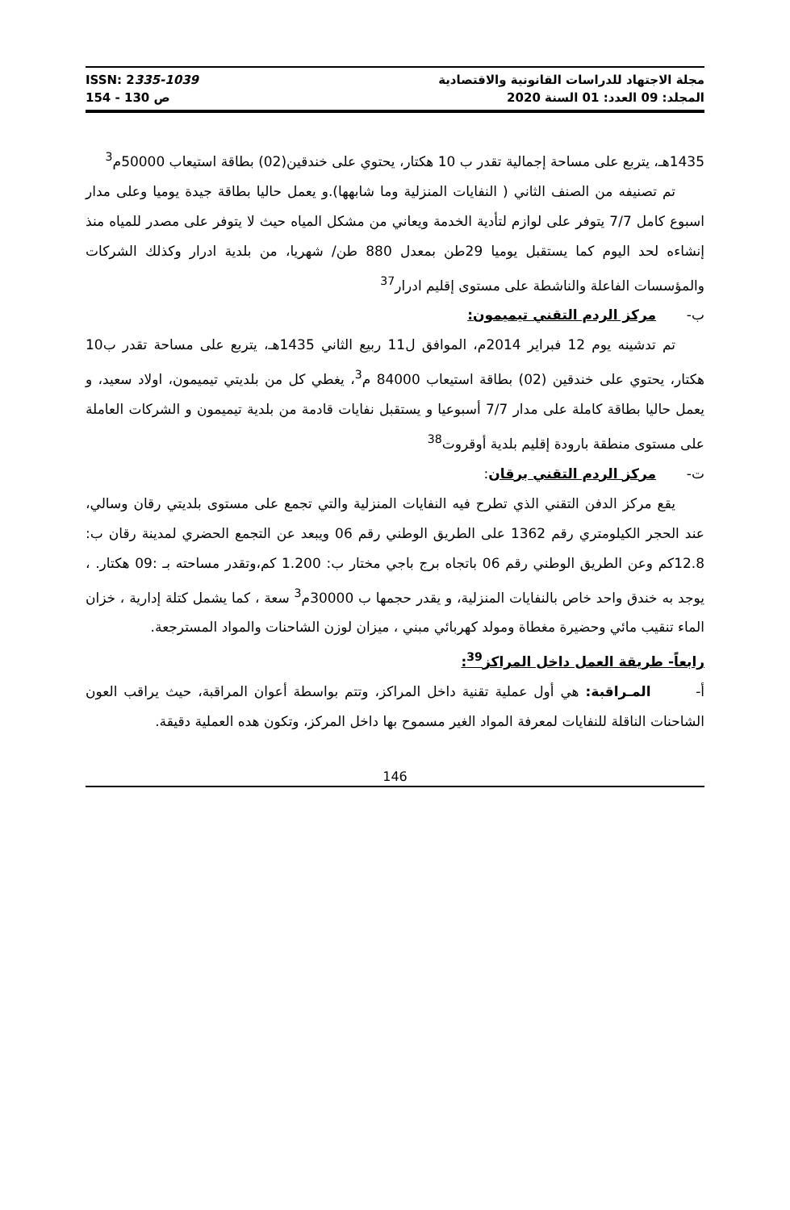ISSN: 2335-1039
ص 130 - 154
مجلة الاجتهاد للدراسات القانونية والاقتصادية
المجلد: 09 العدد: 01 السنة 2020
1435هـ، يتربع على مساحة إجمالية تقدر ب 10 هكتار، يحتوي على خندقين(02) بطاقة استيعاب 50000م<sup>3</sup>
تم تصنيفه من الصنف الثاني ( النفايات المنزلية وما شابهها).و يعمل حاليا بطاقة جيدة يوميا وعلى مدار اسبوع كامل 7/7 يتوفر على لوازم لتأدية الخدمة ويعاني من مشكل المياه حيث لا يتوفر على مصدر للمياه منذ إنشاءه لحد اليوم كما يستقبل يوميا 29طن بمعدل 880 طن/ شهريا، من بلدية ادرار وكذلك الشركات والمؤسسات الفاعلة والناشطة على مستوى إقليم ادرار<sup>37</sup>
ب- مركز الردم التقني تيميمون:
تم تدشينه يوم 12 فبراير 2014م، الموافق ل11 ربيع الثاني 1435هـ، يتربع على مساحة تقدر ب10 هكتار، يحتوي على خندقين (02) بطاقة استيعاب 84000 م<sup>3</sup>، يغطي كل من بلديتي تيميمون، اولاد سعيد، و يعمل حاليا بطاقة كاملة على مدار 7/7 أسبوعيا و يستقبل نفايات قادمة من بلدية تيميمون و الشركات العاملة على مستوى منطقة بارودة إقليم بلدية أوقروت<sup>38</sup>
ت- مركز الردم التقني برقان:
يقع مركز الدفن التقني الذي تطرح فيه النفايات المنزلية والتي تجمع على مستوى بلديتي رقان وسالي، عند الحجر الكيلومتري رقم 1362 على الطريق الوطني رقم 06 ويبعد عن التجمع الحضري لمدينة رقان ب: 12.8كم وعن الطريق الوطني رقم 06 باتجاه برج باجي مختار ب: 1.200 كم،وتقدر مساحته بـ :09 هكتار. ، يوجد به خندق واحد خاص بالنفايات المنزلية، و يقدر حجمها ب 30000م<sup>3</sup> سعة ، كما يشمل كتلة إدارية ، خزان الماء تنقيب مائي وحضيرة مغطاة ومولد كهربائي مبني ، ميزان لوزن الشاحنات والمواد المسترجعة.
رابعاً- طريقة العمل داخل المراكز<sup>39</sup>:
أ- المـراقبة: هي أول عملية تقنية داخل المراكز، وتتم بواسطة أعوان المراقبة، حيث يراقب العون الشاحنات الناقلة للنفايات لمعرفة المواد الغير مسموح بها داخل المركز، وتكون هده العملية دقيقة.
146